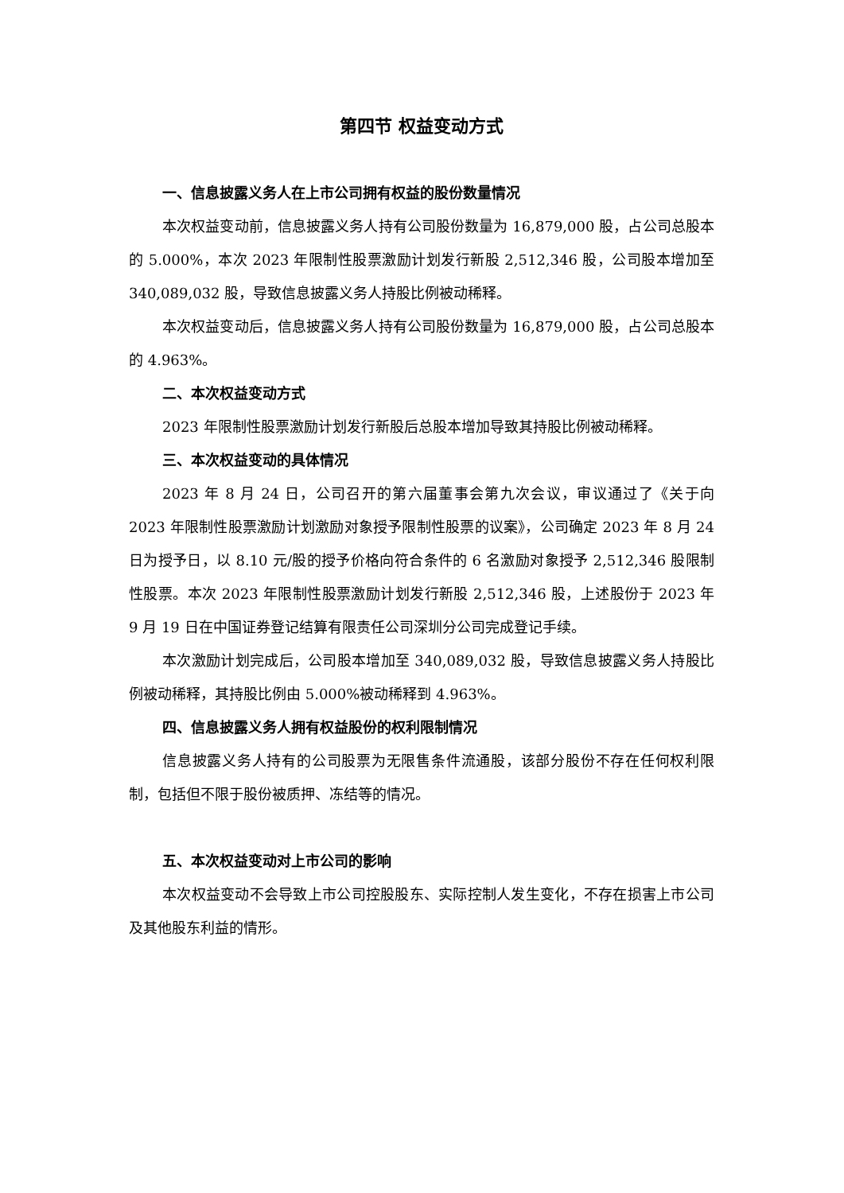第四节 权益变动方式
一、信息披露义务人在上市公司拥有权益的股份数量情况
本次权益变动前，信息披露义务人持有公司股份数量为 16,879,000 股，占公司总股本的 5.000%，本次 2023 年限制性股票激励计划发行新股 2,512,346 股，公司股本增加至 340,089,032 股，导致信息披露义务人持股比例被动稀释。
本次权益变动后，信息披露义务人持有公司股份数量为 16,879,000 股，占公司总股本的 4.963%。
二、本次权益变动方式
2023 年限制性股票激励计划发行新股后总股本增加导致其持股比例被动稀释。
三、本次权益变动的具体情况
2023 年 8 月 24 日，公司召开的第六届董事会第九次会议，审议通过了《关于向 2023 年限制性股票激励计划激励对象授予限制性股票的议案》，公司确定 2023 年 8 月 24 日为授予日，以 8.10 元/股的授予价格向符合条件的 6 名激励对象授予 2,512,346 股限制性股票。本次 2023 年限制性股票激励计划发行新股 2,512,346 股，上述股份于 2023 年 9 月 19 日在中国证券登记结算有限责任公司深圳分公司完成登记手续。
本次激励计划完成后，公司股本增加至 340,089,032 股，导致信息披露义务人持股比例被动稀释，其持股比例由 5.000%被动稀释到 4.963%。
四、信息披露义务人拥有权益股份的权利限制情况
信息披露义务人持有的公司股票为无限售条件流通股，该部分股份不存在任何权利限制，包括但不限于股份被质押、冻结等的情况。
五、本次权益变动对上市公司的影响
本次权益变动不会导致上市公司控股股东、实际控制人发生变化，不存在损害上市公司及其他股东利益的情形。